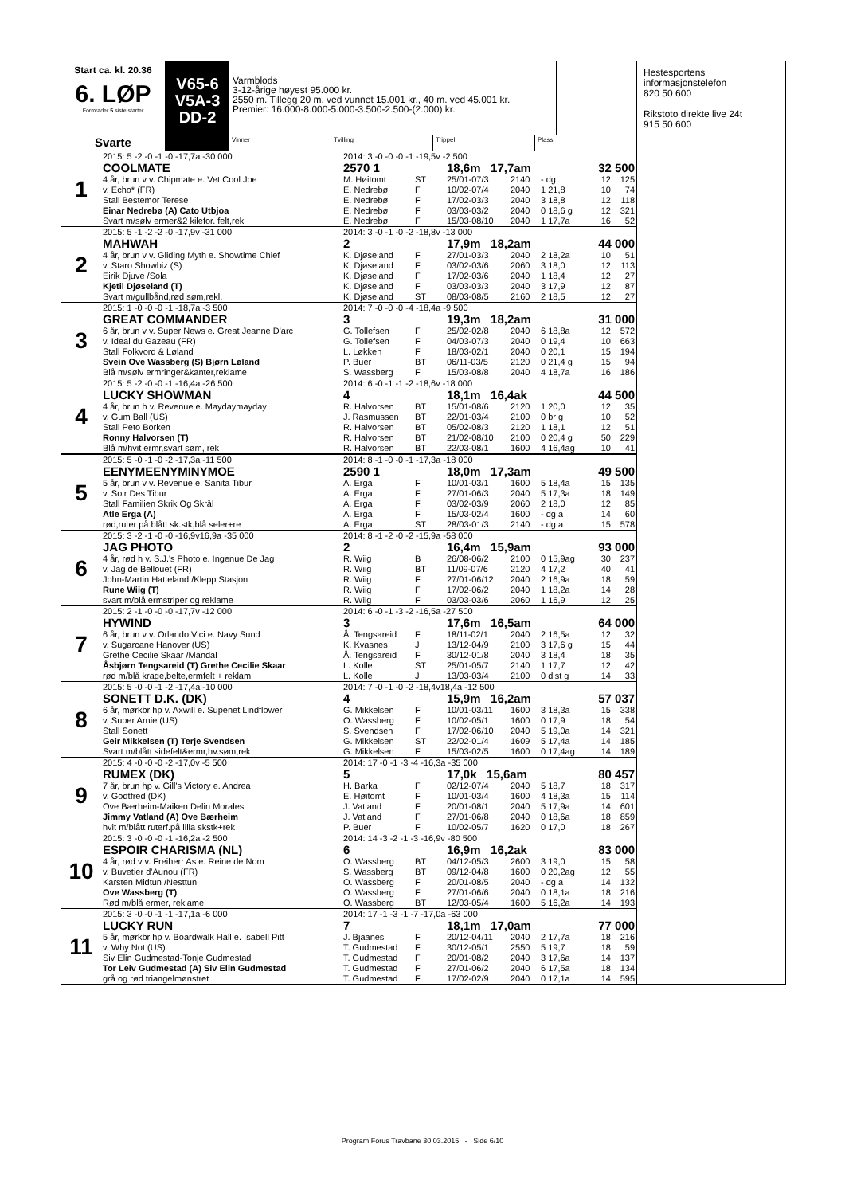Start ca. kl. 20.36
6. LØP
Formrader 5 siste starter
Svarte
V65-6
V5A-3
DD-2
Varmblods
3-12-årige høyest 95.000 kr.
2550 m. Tillegg 20 m. ved vunnet 15.001 kr., 40 m. ved 45.001 kr.
Premier: 16.000-8.000-5.000-3.500-2.500-(2.000) kr.
Vinner Tvilling Trippel Plass
| 1 | 2015: 5 -2 -0 -1 -0 -17,7a -30 000 | 2014: 3 -0 -0 -0 -1 -19,5v -2 500 | | | | | | |
| | COOLMATE | 2570 1 | | 18,6m 17,7am | | 32 500 | | |
| | 4 år, brun v v. Chipmate e. Vet Cool Joe | M. Høitomt | ST | 25/01-07/3 | 2140 | - dg | 12 | 125 |
| | v. Echo* (FR) | E. Nedrebø | F | 10/02-07/4 | 2040 | 1 21,8 | 10 | 74 |
| | Stall Bestemor Terese | E. Nedrebø | F | 17/02-03/3 | 2040 | 3 18,8 | 12 | 118 |
| | Einar Nedrebø (A) Cato Utbjoa | E. Nedrebø | F | 03/03-03/2 | 2040 | 0 18,6 g | 12 | 321 |
| | Svart m/sølv ermer&2 kilefor. felt,rek | E. Nedrebø | F | 15/03-08/10 | 2040 | 1 17,7a | 16 | 52 |
| 2 | 2015: 5 -1 -2 -2 -0 -17,9v -31 000 | 2014: 3 -0 -1 -0 -2 -18,8v -13 000 | | | | | | |
| | MAHWAH | 2 | | 17,9m 18,2am | | 44 000 | | |
| | 4 år, brun v v. Gliding Myth e. Showtime Chief | K. Djøseland | F | 27/01-03/3 | 2040 | 2 18,2a | 10 | 51 |
| | v. Staro Showbiz (S) | K. Djøseland | F | 03/02-03/6 | 2060 | 3 18,0 | 12 | 113 |
| | Eirik Djuve /Sola | K. Djøseland | F | 17/02-03/6 | 2040 | 1 18,4 | 12 | 27 |
| | Kjetil Djøseland (T) | K. Djøseland | F | 03/03-03/3 | 2040 | 3 17,9 | 12 | 87 |
| | Svart m/gullbånd,rød søm,rekl. | K. Djøseland | ST | 08/03-08/5 | 2160 | 2 18,5 | 12 | 27 |
| 3 | 2015: 1 -0 -0 -0 -1 -18,7a -3 500 | 2014: 7 -0 -0 -0 -4 -18,4a -9 500 | | | | | | |
| | GREAT COMMANDER | 3 | | 19,3m 18,2am | | 31 000 | | |
| | 6 år, brun v v. Super News e. Great Jeanne D'arc | G. Tollefsen | F | 25/02-02/8 | 2040 | 6 18,8a | 12 | 572 |
| | v. Ideal du Gazeau (FR) | G. Tollefsen | F | 04/03-07/3 | 2040 | 0 19,4 | 10 | 663 |
| | Stall Folkvord & Løland | L. Løkken | F | 18/03-02/1 | 2040 | 0 20,1 | 15 | 194 |
| | Svein Ove Wassberg (S) Bjørn Løland | P. Buer | BT | 06/11-03/5 | 2120 | 0 21,4 g | 15 | 94 |
| | Blå m/sølv ermringer&kanter,reklame | S. Wassberg | F | 15/03-08/8 | 2040 | 4 18,7a | 16 | 186 |
| 4 | 2015: 5 -2 -0 -0 -1 -16,4a -26 500 | 2014: 6 -0 -1 -1 -2 -18,6v -18 000 | | | | | | |
| | LUCKY SHOWMAN | 4 | | 18,1m 16,4ak | | 44 500 | | |
| | 4 år, brun h v. Revenue e. Maydaymayday | R. Halvorsen | BT | 15/01-08/6 | 2120 | 1 20,0 | 12 | 35 |
| | v. Gum Ball (US) | J. Rasmussen | BT | 22/01-03/4 | 2100 | 0 br g | 10 | 52 |
| | Stall Peto Borken | R. Halvorsen | BT | 05/02-08/3 | 2120 | 1 18,1 | 12 | 51 |
| | Ronny Halvorsen (T) | R. Halvorsen | BT | 21/02-08/10 | 2100 | 0 20,4 g | 50 | 229 |
| | Blå m/hvit ermr,svart søm, rek | R. Halvorsen | BT | 22/03-08/1 | 1600 | 4 16,4ag | 10 | 41 |
| 5 | 2015: 5 -0 -1 -0 -2 -17,3a -11 500 | 2014: 8 -1 -0 -0 -1 -17,3a -18 000 | | | | | | |
| | EENYMEENYMINYMOE | 2590 1 | | 18,0m 17,3am | | 49 500 | | |
| | 5 år, brun v v. Revenue e. Sanita Tibur | A. Erga | F | 10/01-03/1 | 1600 | 5 18,4a | 15 | 135 |
| | v. Soir Des Tibur | A. Erga | F | 27/01-06/3 | 2040 | 5 17,3a | 18 | 149 |
| | Stall Familien Skrik Og Skrål | A. Erga | F | 03/02-03/9 | 2060 | 2 18,0 | 12 | 85 |
| | Atle Erga (A) | A. Erga | F | 15/03-02/4 | 1600 | - dg a | 14 | 60 |
| | rød,ruter på blått sk.stk,blå seler+re | A. Erga | ST | 28/03-01/3 | 2140 | - dg a | 15 | 578 |
| 6 | 2015: 3 -2 -1 -0 -0 -16,9v16,9a -35 000 | 2014: 8 -1 -2 -0 -2 -15,9a -58 000 | | | | | | |
| | JAG PHOTO | 2 | | 16,4m 15,9am | | 93 000 | | |
| | 4 år, rød h v. S.J.'s Photo e. Ingenue De Jag | R. Wiig | B | 26/08-06/2 | 2100 | 0 15,9ag | 30 | 237 |
| | v. Jag de Bellouet (FR) | R. Wiig | BT | 11/09-07/6 | 2120 | 4 17,2 | 40 | 41 |
| | John-Martin Hatteland /Klepp Stasjon | R. Wiig | F | 27/01-06/12 | 2040 | 2 16,9a | 18 | 59 |
| | Rune Wiig (T) | R. Wiig | F | 17/02-06/2 | 2040 | 1 18,2a | 14 | 28 |
| | svart m/blå ermstriper og reklame | R. Wiig | F | 03/03-03/6 | 2060 | 1 16,9 | 12 | 25 |
| 7 | 2015: 2 -1 -0 -0 -0 -17,7v -12 000 | 2014: 6 -0 -1 -3 -2 -16,5a -27 500 | | | | | | |
| | HYWIND | 3 | | 17,6m 16,5am | | 64 000 | | |
| | 6 år, brun v v. Orlando Vici e. Navy Sund | Å. Tengsareid | F | 18/11-02/1 | 2040 | 2 16,5a | 12 | 32 |
| | v. Sugarcane Hanover (US) | K. Kvasnes | J | 13/12-04/9 | 2100 | 3 17,6 g | 15 | 44 |
| | Grethe Cecilie Skaar /Mandal | Å. Tengsareid | F | 30/12-01/8 | 2040 | 3 18,4 | 18 | 35 |
| | Åsbjørn Tengsareid (T) Grethe Cecilie Skaar | L. Kolle | ST | 25/01-05/7 | 2140 | 1 17,7 | 12 | 42 |
| | rød m/blå krage,belte,ermfelt + reklam | L. Kolle | J | 13/03-03/4 | 2100 | 0 dist g | 14 | 33 |
| 8 | 2015: 5 -0 -0 -1 -2 -17,4a -10 000 | 2014: 7 -0 -1 -0 -2 -18,4v18,4a -12 500 | | | | | | |
| | SONETT D.K. (DK) | 4 | | 15,9m 16,2am | | 57 037 | | |
| | 6 år, mørkbr hp v. Axwill e. Supenet Lindflower | G. Mikkelsen | F | 10/01-03/11 | 1600 | 3 18,3a | 15 | 338 |
| | v. Super Arnie (US) | O. Wassberg | F | 10/02-05/1 | 1600 | 0 17,9 | 18 | 54 |
| | Stall Sonett | S. Svendsen | F | 17/02-06/10 | 2040 | 5 19,0a | 14 | 321 |
| | Geir Mikkelsen (T) Terje Svendsen | G. Mikkelsen | ST | 22/02-01/4 | 1609 | 5 17,4a | 14 | 185 |
| | Svart m/blått sidefelt&ermr,hv.søm,rek | G. Mikkelsen | F | 15/03-02/5 | 1600 | 0 17,4ag | 14 | 189 |
| 9 | 2015: 4 -0 -0 -0 -2 -17,0v -5 500 | 2014: 17 -0 -1 -3 -4 -16,3a -35 000 | | | | | | |
| | RUMEX (DK) | 5 | | 17,0k 15,6am | | 80 457 | | |
| | 7 år, brun hp v. Gill's Victory e. Andrea | H. Barka | F | 02/12-07/4 | 2040 | 5 18,7 | 18 | 317 |
| | v. Godtfred (DK) | E. Høitomt | F | 10/01-03/4 | 1600 | 4 18,3a | 15 | 114 |
| | Ove Bærheim-Maiken Delin Morales | J. Vatland | F | 20/01-08/1 | 2040 | 5 17,9a | 14 | 601 |
| | Jimmy Vatland (A) Ove Bærheim | J. Vatland | F | 27/01-06/8 | 2040 | 0 18,6a | 18 | 859 |
| | hvit m/blått ruterf.på lilla skstk+rek | P. Buer | F | 10/02-05/7 | 1620 | 0 17,0 | 18 | 267 |
| 10 | 2015: 3 -0 -0 -0 -1 -16,2a -2 500 | 2014: 14 -3 -2 -1 -3 -16,9v -80 500 | | | | | | |
| | ESPOIR CHARISMA (NL) | 6 | | 16,9m 16,2ak | | 83 000 | | |
| | 4 år, rød v v. Freiherr As e. Reine de Nom | O. Wassberg | BT | 04/12-05/3 | 2600 | 3 19,0 | 15 | 58 |
| | v. Buvetier d'Aunou (FR) | S. Wassberg | BT | 09/12-04/8 | 1600 | 0 20,2ag | 12 | 55 |
| | Karsten Midtun /Nesttun | O. Wassberg | F | 20/01-08/5 | 2040 | - dg a | 14 | 132 |
| | Ove Wassberg (T) | O. Wassberg | F | 27/01-06/6 | 2040 | 0 18,1a | 18 | 216 |
| | Rød m/blå ermer, reklame | O. Wassberg | BT | 12/03-05/4 | 1600 | 5 16,2a | 14 | 193 |
| 11 | 2015: 3 -0 -0 -1 -1 -17,1a -6 000 | 2014: 17 -1 -3 -1 -7 -17,0a -63 000 | | | | | | |
| | LUCKY RUN | 7 | | 18,1m 17,0am | | 77 000 | | |
| | 5 år, mørkbr hp v. Boardwalk Hall e. Isabell Pitt | J. Bjaanes | F | 20/12-04/11 | 2040 | 2 17,7a | 18 | 216 |
| | v. Why Not (US) | T. Gudmestad | F | 30/12-05/1 | 2550 | 5 19,7 | 18 | 59 |
| | Siv Elin Gudmestad-Tonje Gudmestad | T. Gudmestad | F | 20/01-08/2 | 2040 | 3 17,6a | 14 | 137 |
| | Tor Leiv Gudmestad (A) Siv Elin Gudmestad | T. Gudmestad | F | 27/01-06/2 | 2040 | 6 17,5a | 18 | 134 |
| | grå og rød triangelmønstret | T. Gudmestad | F | 17/02-02/9 | 2040 | 0 17,1a | 14 | 595 |
Hestesportens
informasjonstelefon
820 50 600
Rikstoto direkte live 24t
915 50 600
Program Forus Travbane 30.03.2015 - Side 6/10